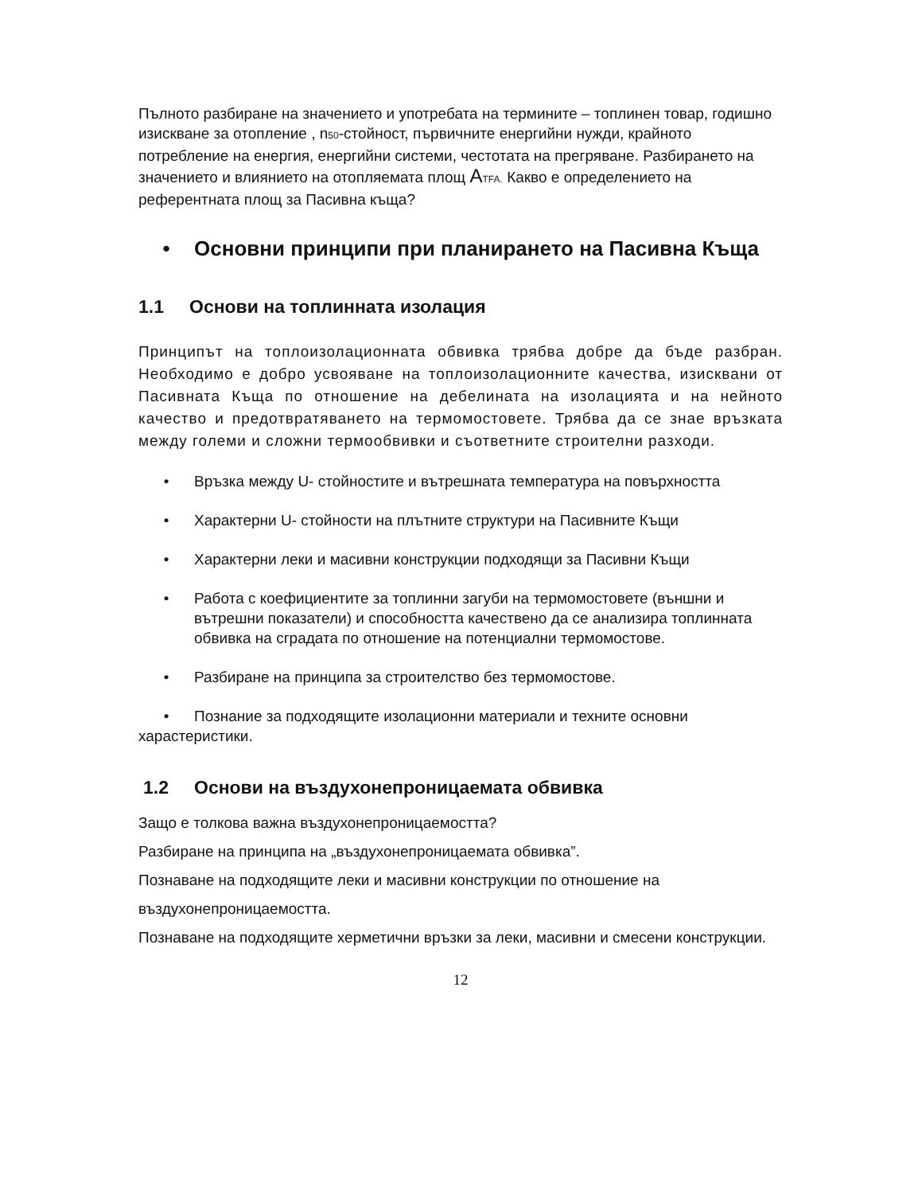Пълното разбиране на значението и употребата на термините – топлинен товар, годишно изискване за отопление , n<sub>50</sub>-стойност, първичните енергийни нужди, крайното потребление на енергия, енергийни системи, честотата на прегряване. Разбирането на значението и влиянието на отопляемата площ ATFA. Какво е определението на референтната площ за Пасивна къща?
• Основни принципи при планирането на Пасивна Къща
1.1 Основи на топлинната изолация
Принципът на топлоизолационната обвивка трябва добре да бъде разбран. Необходимо е добро усвояване на топлоизолационните качества, изисквани от Пасивната Къща по отношение на дебелината на изолацията и на нейното качество и предотвратяването на термомостовете. Трябва да се знае връзката между големи и сложни термообвивки и съответните строителни разходи.
• Връзка между U- стойностите и вътрешната температура на повърхността
• Характерни U- стойности на плътните структури на Пасивните Къщи
• Характерни леки и масивни конструкции подходящи за Пасивни Къщи
• Работа с коефициентите за топлинни загуби на термомостовете (външни и вътрешни показатели) и способността качествено да се анализира топлинната обвивка на сградата по отношение на потенциални термомостове.
• Разбиране на принципа за строителство без термомостове.
• Познание за подходящите изолационни материали и техните основни харастеристики.
1.2 Основи на въздухонепроницаемата обвивка
Защо е толкова важна въздухонепроницаемостта?
Разбиране на принципа на „въздухонепроницаемата обвивка”.
Познаване на подходящите леки и масивни конструкции по отношение на въздухонепроницаемостта.
Познаване на подходящите херметични връзки за леки, масивни и смесени конструкции.
12